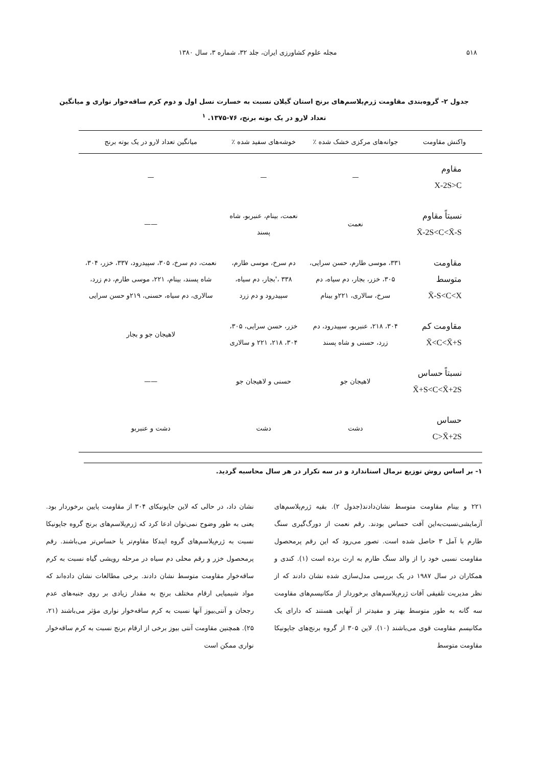۵۱۸ مجله علوم کشاورزی ایران، جلد ۳۲، شماره ۳، سال ۱۳۸۰
جدول ۲- گروه‌بندی مقاومت ژرم‌پلاسم‌های برنج استان گیلان نسبت به خسارت نسل اول و دوم کرم ساقه‌خوار نواری و میانگین
تعداد لارو در یک بوته برنج، ۷۶-۱۳۷۵. <sup>۱</sup>
| واکنش مقاومت | جوانه‌های مرکزی خشک شده ٪ | خوشه‌های سفید شده ٪ | میانگین تعداد لارو در یک بوته برنج |
| --- | --- | --- | --- |
| مقاوم X-2S>C | — | — | — |
| نسبتاً مقاوم X̄-2S<C<X̄-S | نعمت | نعمت، بینام، عنبربو، شاه پسند | —— |
| مقاومت متوسط X̄-S<C<X | ۳۳۱، موسی طارم، حسن سرایی، ۳۰۵، خزر، بجار، دم سیاه، دم سرخ، سالاری، ۲۲۱و بینام | دم سرخ، موسی طارم، ۳۳۸ ،'بجار، دم سیاه، سپیدرود و دم زرد | نعمت، دم سرخ، ۳۰۵، سپیدرود، ۳۳۷، خزر، ۳۰۴، شاه پسند، بینام، ۲۲۱، موسی طارم، دم زرد، سالاری، دم سیاه، حسنی، ۲۱۹و حسن سرایی |
| مقاومت کم X̄<C<X̄+S | ۳۰۴، ۲۱۸، عنبربو، سپیدرود، دم زرد، حسنی و شاه پسند | خزر، حسن سرایی، ۳۰۵، ۳۰۴، ۲۱۸، ۲۲۱ و سالاری | لاهیجان جو و بجار |
| نسبتاً حساس X̄+S<C<X̄+2S | لاهیجان جو | حسنی و لاهیجان جو | —— |
| حساس C>X̄+2S | دشت | دشت | دشت و عنبربو |
۱- بر اساس روش توزیع نرمال استاندارد و در سه تکرار در هر سال محاسبه گردید.
۲۲۱ و بینام مقاومت متوسط نشان‌دادند(جدول ۲). بقیه ژرم‌پلاسم‌های آزمایشی‌نسبت‌به‌این آفت حساس بودند. رقم نعمت از دورگ‌گیری سنگ طارم با آمل ۳ حاصل شده است. تصور می‌رود که این رقم پرمحصول مقاومت نسبی خود را از والد سنگ طارم به ارث برده است (۱). کندی و همکاران در سال ۱۹۸۷ در یک بررسی مدل‌سازی شده نشان دادند که از نظر مدیریت تلفیقی آفات ژرم‌پلاسم‌های برخوردار از مکانیسم‌های مقاومت سه گانه به طور متوسط بهتر و مفیدتر از آنهایی هستند که دارای یک مکانیسم مقاومت قوی می‌باشند (۱۰). لاین ۳۰۵ از گروه برنج‌های جاپونیکا مقاومت متوسط
نشان داد، در حالی که لاین جاپونیکای ۳۰۴ از مقاومت پایین برخوردار بود. یعنی به طور وضوح نمی‌توان ادعا کرد که ژرم‌پلاسم‌های برنج گروه جاپونیکا نسبت به ژرم‌پلاسم‌های گروه ایندکا مقاوم‌تر یا حساس‌تر می‌باشند. رقم پرمحصول خزر و رقم محلی دم سیاه در مرحله رویشی گیاه نسبت به کرم ساقه‌خوار مقاومت متوسط نشان دادند. برخی مطالعات نشان داده‌اند که مواد شیمیایی ارقام مختلف برنج به مقدار زیادی بر روی جنبه‌های عدم رجحان و آنتی‌بیوز آنها نسبت به کرم ساقه‌خوار نواری مؤثر می‌باشند (۲۱، ۲۵). همچنین مقاومت آنتی بیوز برخی از ارقام برنج نسبت به کرم ساقه‌خوار نواری ممکن است